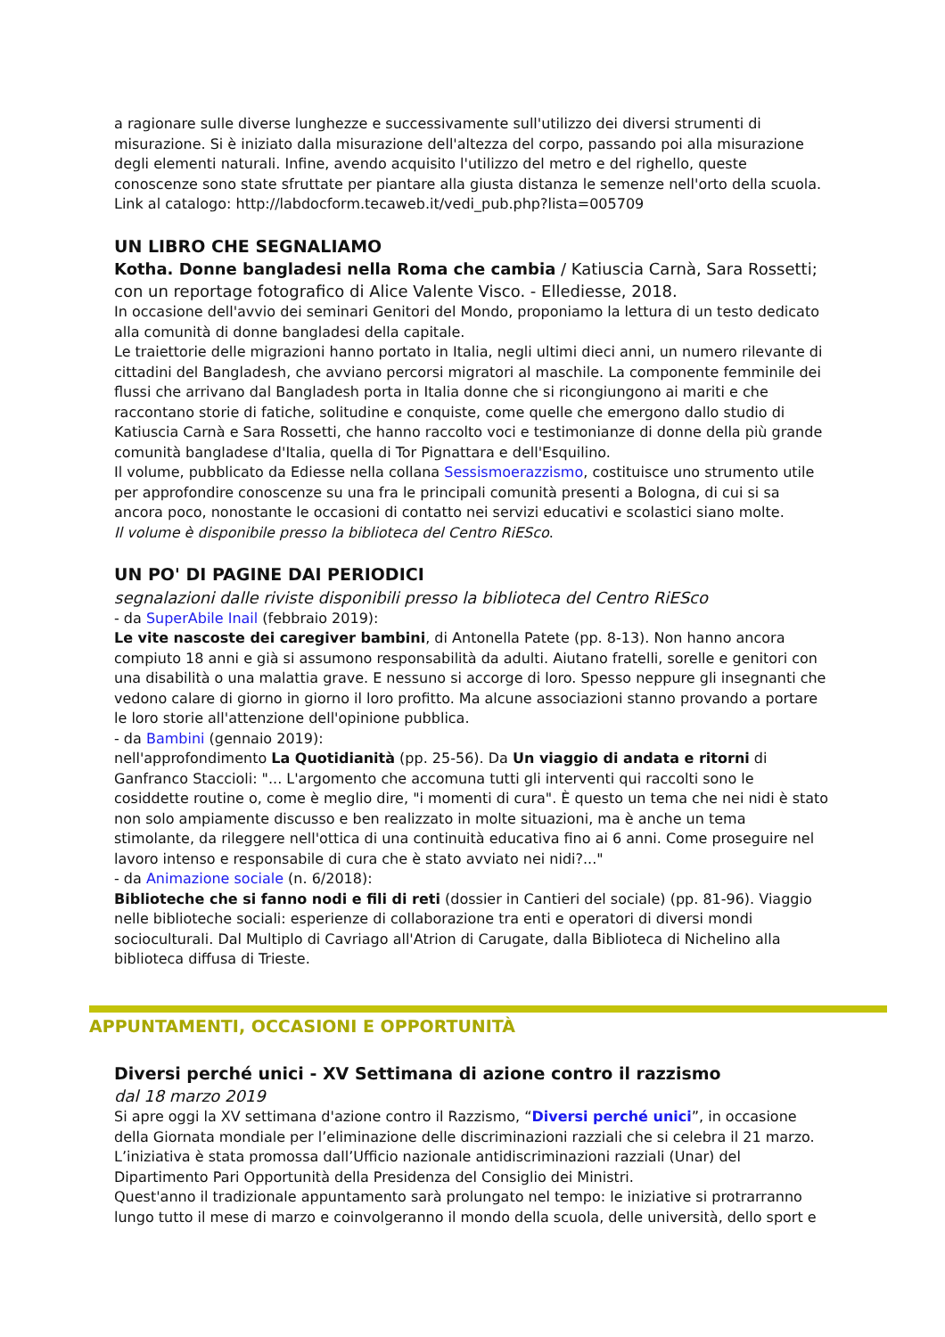a ragionare sulle diverse lunghezze e successivamente sull'utilizzo dei diversi strumenti di misurazione. Si è iniziato dalla misurazione dell'altezza del corpo, passando poi alla misurazione degli elementi naturali. Infine, avendo acquisito l'utilizzo del metro e del righello, queste conoscenze sono state sfruttate per piantare alla giusta distanza le semenze nell'orto della scuola.
Link al catalogo: http://labdocform.tecaweb.it/vedi_pub.php?lista=005709
UN LIBRO CHE SEGNALIAMO
Kotha. Donne bangladesi nella Roma che cambia / Katiuscia Carnà, Sara Rossetti; con un reportage fotografico di Alice Valente Visco. - Ellediesse, 2018.
In occasione dell'avvio dei seminari Genitori del Mondo, proponiamo la lettura di un testo dedicato alla comunità di donne bangladesi della capitale.
Le traiettorie delle migrazioni hanno portato in Italia, negli ultimi dieci anni, un numero rilevante di cittadini del Bangladesh, che avviano percorsi migratori al maschile. La componente femminile dei flussi che arrivano dal Bangladesh porta in Italia donne che si ricongiungono ai mariti e che raccontano storie di fatiche, solitudine e conquiste, come quelle che emergono dallo studio di Katiuscia Carnà e Sara Rossetti, che hanno raccolto voci e testimonianze di donne della più grande comunità bangladese d'Italia, quella di Tor Pignattara e dell'Esquilino.
Il volume, pubblicato da Ediesse nella collana Sessismoerazzismo, costituisce uno strumento utile per approfondire conoscenze su una fra le principali comunità presenti a Bologna, di cui si sa ancora poco, nonostante le occasioni di contatto nei servizi educativi e scolastici siano molte.
Il volume è disponibile presso la biblioteca del Centro RiESco.
UN PO' DI PAGINE DAI PERIODICI
segnalazioni dalle riviste disponibili presso la biblioteca del Centro RiESco
- da SuperAbile Inail (febbraio 2019):
Le vite nascoste dei caregiver bambini, di Antonella Patete (pp. 8-13). Non hanno ancora compiuto 18 anni e già si assumono responsabilità da adulti. Aiutano fratelli, sorelle e genitori con una disabilità o una malattia grave. E nessuno si accorge di loro. Spesso neppure gli insegnanti che vedono calare di giorno in giorno il loro profitto. Ma alcune associazioni stanno provando a portare le loro storie all'attenzione dell'opinione pubblica.
- da Bambini (gennaio 2019):
nell'approfondimento La Quotidianità (pp. 25-56). Da Un viaggio di andata e ritorni di Ganfranco Staccioli: "... L'argomento che accomuna tutti gli interventi qui raccolti sono le cosiddette routine o, come è meglio dire, "i momenti di cura". È questo un tema che nei nidi è stato non solo ampiamente discusso e ben realizzato in molte situazioni, ma è anche un tema stimolante, da rileggere nell'ottica di una continuità educativa fino ai 6 anni. Come proseguire nel lavoro intenso e responsabile di cura che è stato avviato nei nidi?..."
- da Animazione sociale (n. 6/2018):
Biblioteche che si fanno nodi e fili di reti (dossier in Cantieri del sociale) (pp. 81-96). Viaggio nelle biblioteche sociali: esperienze di collaborazione tra enti e operatori di diversi mondi socioculturali. Dal Multiplo di Cavriago all'Atrion di Carugate, dalla Biblioteca di Nichelino alla biblioteca diffusa di Trieste.
APPUNTAMENTI, OCCASIONI E OPPORTUNITÀ
Diversi perché unici - XV Settimana di azione contro il razzismo
dal 18 marzo 2019
Si apre oggi la XV settimana d'azione contro il Razzismo, “Diversi perché unici”, in occasione della Giornata mondiale per l’eliminazione delle discriminazioni razziali che si celebra il 21 marzo. L’iniziativa è stata promossa dall’Ufficio nazionale antidiscriminazioni razziali (Unar) del Dipartimento Pari Opportunità della Presidenza del Consiglio dei Ministri.
Quest'anno il tradizionale appuntamento sarà prolungato nel tempo: le iniziative si protrarranno lungo tutto il mese di marzo e coinvolgeranno il mondo della scuola, delle università, dello sport e